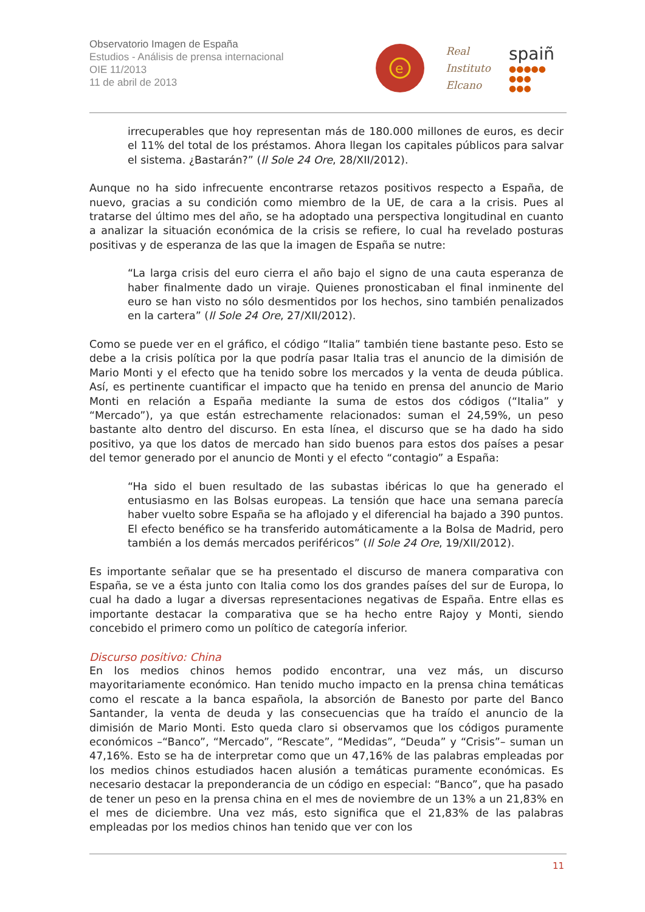Observatorio Imagen de España
Estudios - Análisis de prensa internacional
OIE 11/2013
11 de abril de 2013
e
Real
Instituto
Elcano
spaiñ
●●●●●
●●●
●●●
irrecuperables que hoy representan más de 180.000 millones de euros, es decir el 11% del total de los préstamos. Ahora llegan los capitales públicos para salvar el sistema. ¿Bastarán?” (Il Sole 24 Ore, 28/XII/2012).
Aunque no ha sido infrecuente encontrarse retazos positivos respecto a España, de nuevo, gracias a su condición como miembro de la UE, de cara a la crisis. Pues al tratarse del último mes del año, se ha adoptado una perspectiva longitudinal en cuanto a analizar la situación económica de la crisis se refiere, lo cual ha revelado posturas positivas y de esperanza de las que la imagen de España se nutre:
“La larga crisis del euro cierra el año bajo el signo de una cauta esperanza de haber finalmente dado un viraje. Quienes pronosticaban el final inminente del euro se han visto no sólo desmentidos por los hechos, sino también penalizados en la cartera” (Il Sole 24 Ore, 27/XII/2012).
Como se puede ver en el gráfico, el código “Italia” también tiene bastante peso. Esto se debe a la crisis política por la que podría pasar Italia tras el anuncio de la dimisión de Mario Monti y el efecto que ha tenido sobre los mercados y la venta de deuda pública. Así, es pertinente cuantificar el impacto que ha tenido en prensa del anuncio de Mario Monti en relación a España mediante la suma de estos dos códigos (“Italia” y “Mercado”), ya que están estrechamente relacionados: suman el 24,59%, un peso bastante alto dentro del discurso. En esta línea, el discurso que se ha dado ha sido positivo, ya que los datos de mercado han sido buenos para estos dos países a pesar del temor generado por el anuncio de Monti y el efecto “contagio” a España:
“Ha sido el buen resultado de las subastas ibéricas lo que ha generado el entusiasmo en las Bolsas europeas. La tensión que hace una semana parecía haber vuelto sobre España se ha aflojado y el diferencial ha bajado a 390 puntos. El efecto benéfico se ha transferido automáticamente a la Bolsa de Madrid, pero también a los demás mercados periféricos” (Il Sole 24 Ore, 19/XII/2012).
Es importante señalar que se ha presentado el discurso de manera comparativa con España, se ve a ésta junto con Italia como los dos grandes países del sur de Europa, lo cual ha dado a lugar a diversas representaciones negativas de España. Entre ellas es importante destacar la comparativa que se ha hecho entre Rajoy y Monti, siendo concebido el primero como un político de categoría inferior.
Discurso positivo: China
En los medios chinos hemos podido encontrar, una vez más, un discurso mayoritariamente económico. Han tenido mucho impacto en la prensa china temáticas como el rescate a la banca española, la absorción de Banesto por parte del Banco Santander, la venta de deuda y las consecuencias que ha traído el anuncio de la dimisión de Mario Monti. Esto queda claro si observamos que los códigos puramente económicos –“Banco”, “Mercado”, “Rescate”, “Medidas”, “Deuda” y “Crisis”– suman un 47,16%. Esto se ha de interpretar como que un 47,16% de las palabras empleadas por los medios chinos estudiados hacen alusión a temáticas puramente económicas. Es necesario destacar la preponderancia de un código en especial: “Banco”, que ha pasado de tener un peso en la prensa china en el mes de noviembre de un 13% a un 21,83% en el mes de diciembre. Una vez más, esto significa que el 21,83% de las palabras empleadas por los medios chinos han tenido que ver con los
11